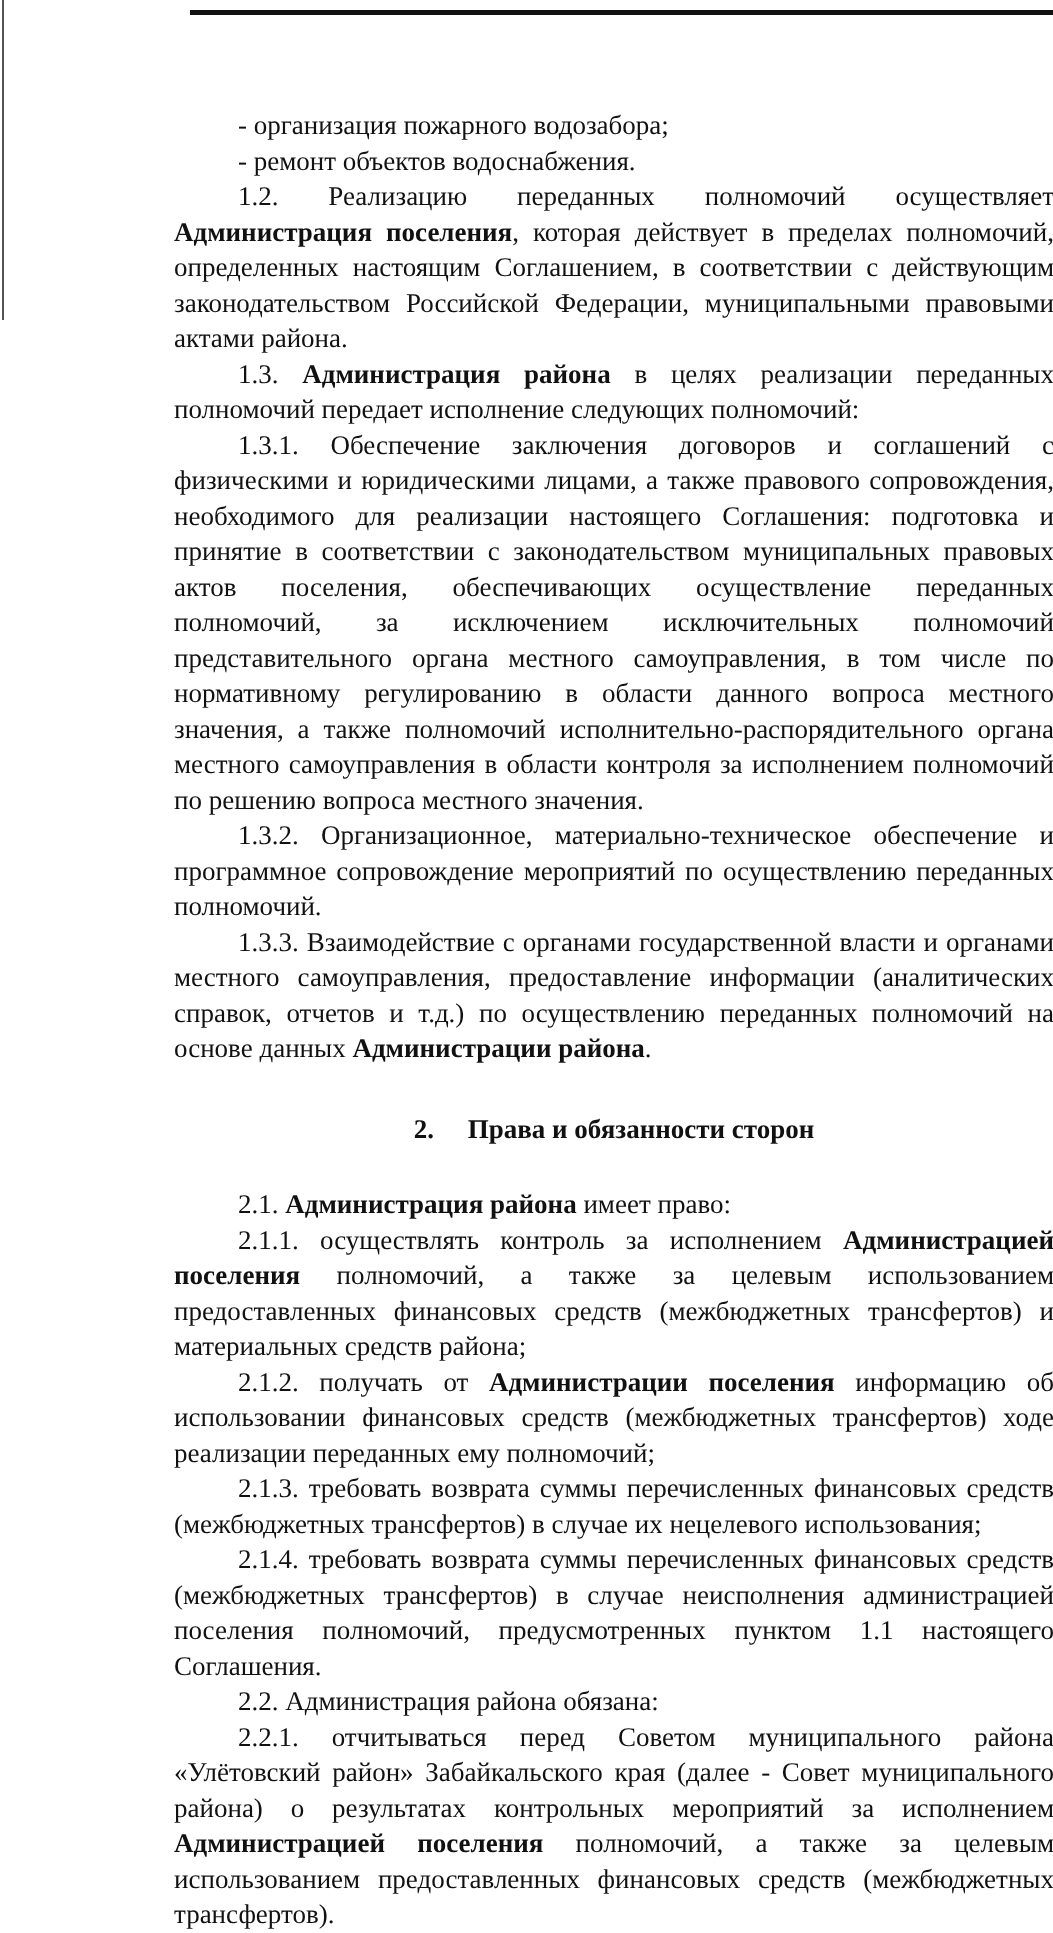- организация пожарного водозабора;
- ремонт объектов водоснабжения.
1.2. Реализацию переданных полномочий осуществляет Администрация поселения, которая действует в пределах полномочий, определенных настоящим Соглашением, в соответствии с действующим законодательством Российской Федерации, муниципальными правовыми актами района.
1.3. Администрация района в целях реализации переданных полномочий передает исполнение следующих полномочий:
1.3.1. Обеспечение заключения договоров и соглашений с физическими и юридическими лицами, а также правового сопровождения, необходимого для реализации настоящего Соглашения: подготовка и принятие в соответствии с законодательством муниципальных правовых актов поселения, обеспечивающих осуществление переданных полномочий, за исключением исключительных полномочий представительного органа местного самоуправления, в том числе по нормативному регулированию в области данного вопроса местного значения, а также полномочий исполнительно-распорядительного органа местного самоуправления в области контроля за исполнением полномочий по решению вопроса местного значения.
1.3.2. Организационное, материально-техническое обеспечение и программное сопровождение мероприятий по осуществлению переданных полномочий.
1.3.3. Взаимодействие с органами государственной власти и органами местного самоуправления, предоставление информации (аналитических справок, отчетов и т.д.) по осуществлению переданных полномочий на основе данных Администрации района.
2. Права и обязанности сторон
2.1. Администрация района имеет право:
2.1.1. осуществлять контроль за исполнением Администрацией поселения полномочий, а также за целевым использованием предоставленных финансовых средств (межбюджетных трансфертов) и материальных средств района;
2.1.2. получать от Администрации поселения информацию об использовании финансовых средств (межбюджетных трансфертов) ходе реализации переданных ему полномочий;
2.1.3. требовать возврата суммы перечисленных финансовых средств (межбюджетных трансфертов) в случае их нецелевого использования;
2.1.4. требовать возврата суммы перечисленных финансовых средств (межбюджетных трансфертов) в случае неисполнения администрацией поселения полномочий, предусмотренных пунктом 1.1 настоящего Соглашения.
2.2. Администрация района обязана:
2.2.1. отчитываться перед Советом муниципального района «Улётовский район» Забайкальского края (далее - Совет муниципального района) о результатах контрольных мероприятий за исполнением Администрацией поселения полномочий, а также за целевым использованием предоставленных финансовых средств (межбюджетных трансфертов).